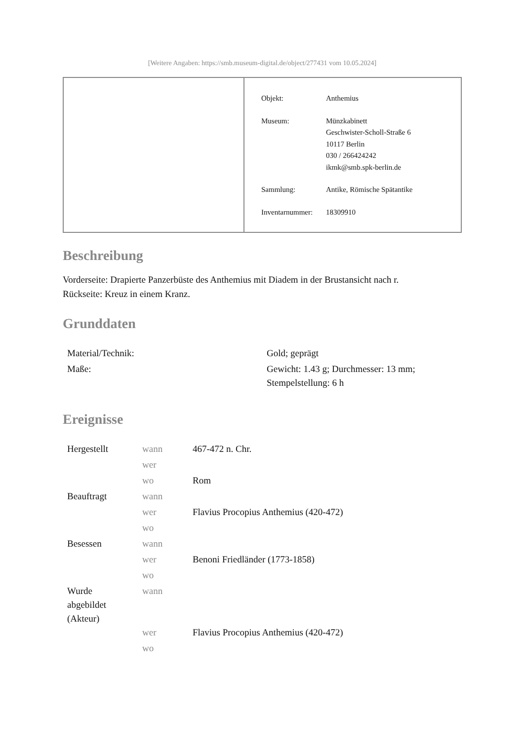[Weitere Angaben: https://smb.museum-digital.de/object/277431 vom 10.05.2024]
| Objekt: | Anthemius |
| Museum: | Münzkabinett Geschwister-Scholl-Straße 6 10117 Berlin 030 / 266424242 ikmk@smb.spk-berlin.de |
| Sammlung: | Antike, Römische Spätantike |
| Inventarnummer: | 18309910 |
Beschreibung
Vorderseite: Drapierte Panzerbüste des Anthemius mit Diadem in der Brustansicht nach r.
Rückseite: Kreuz in einem Kranz.
Grunddaten
| Material/Technik: | Gold; geprägt |
| Maße: | Gewicht: 1.43 g; Durchmesser: 13 mm; Stempelstellung: 6 h |
Ereignisse
| Hergestellt | wann | 467-472 n. Chr. |
| | wer | |
| | wo | Rom |
| Beauftragt | wann | |
| | wer | Flavius Procopius Anthemius (420-472) |
| | wo | |
| Besessen | wann | |
| | wer | Benoni Friedländer (1773-1858) |
| | wo | |
| Wurde abgebildet (Akteur) | wann | |
| | wer | Flavius Procopius Anthemius (420-472) |
| | wo | |